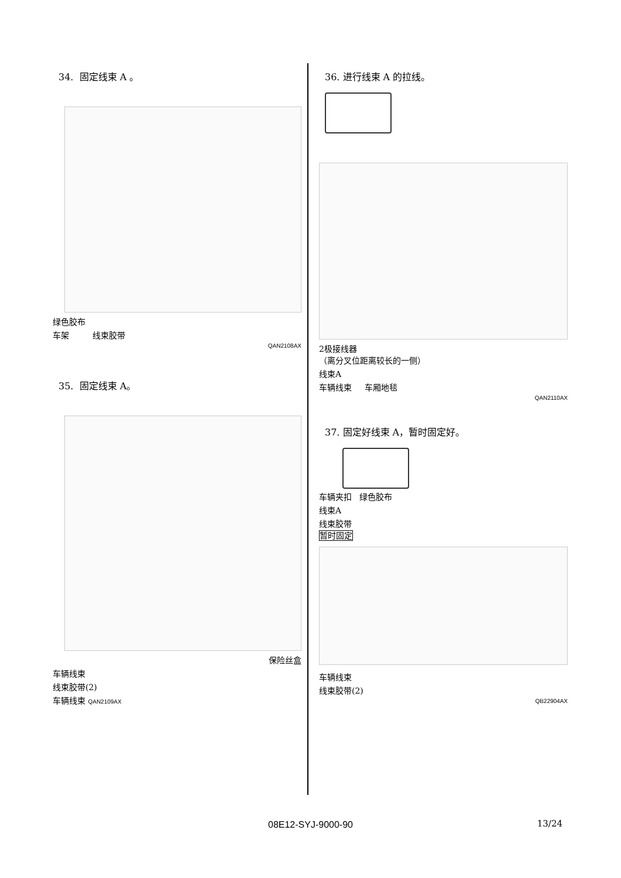34. 固定线束 A 。
绿色胶布
车架 线束胶带
QAN2108AX
35. 固定线束 A。
保险丝盒
车辆线束
线束胶带(2)
车辆线束 QAN2109AX
36. 进行线束 A 的拉线。
2极接线器
（离分叉位距离较长的一侧）
线束A
车辆线束 车厢地毯
QAN2110AX
37. 固定好线束 A，暂时固定好。
车辆夹扣 绿色胶布
线束A
线束胶带
暂时固定
车辆线束
线束胶带(2)
QB22904AX
08E12-SYJ-9000-90 13/24